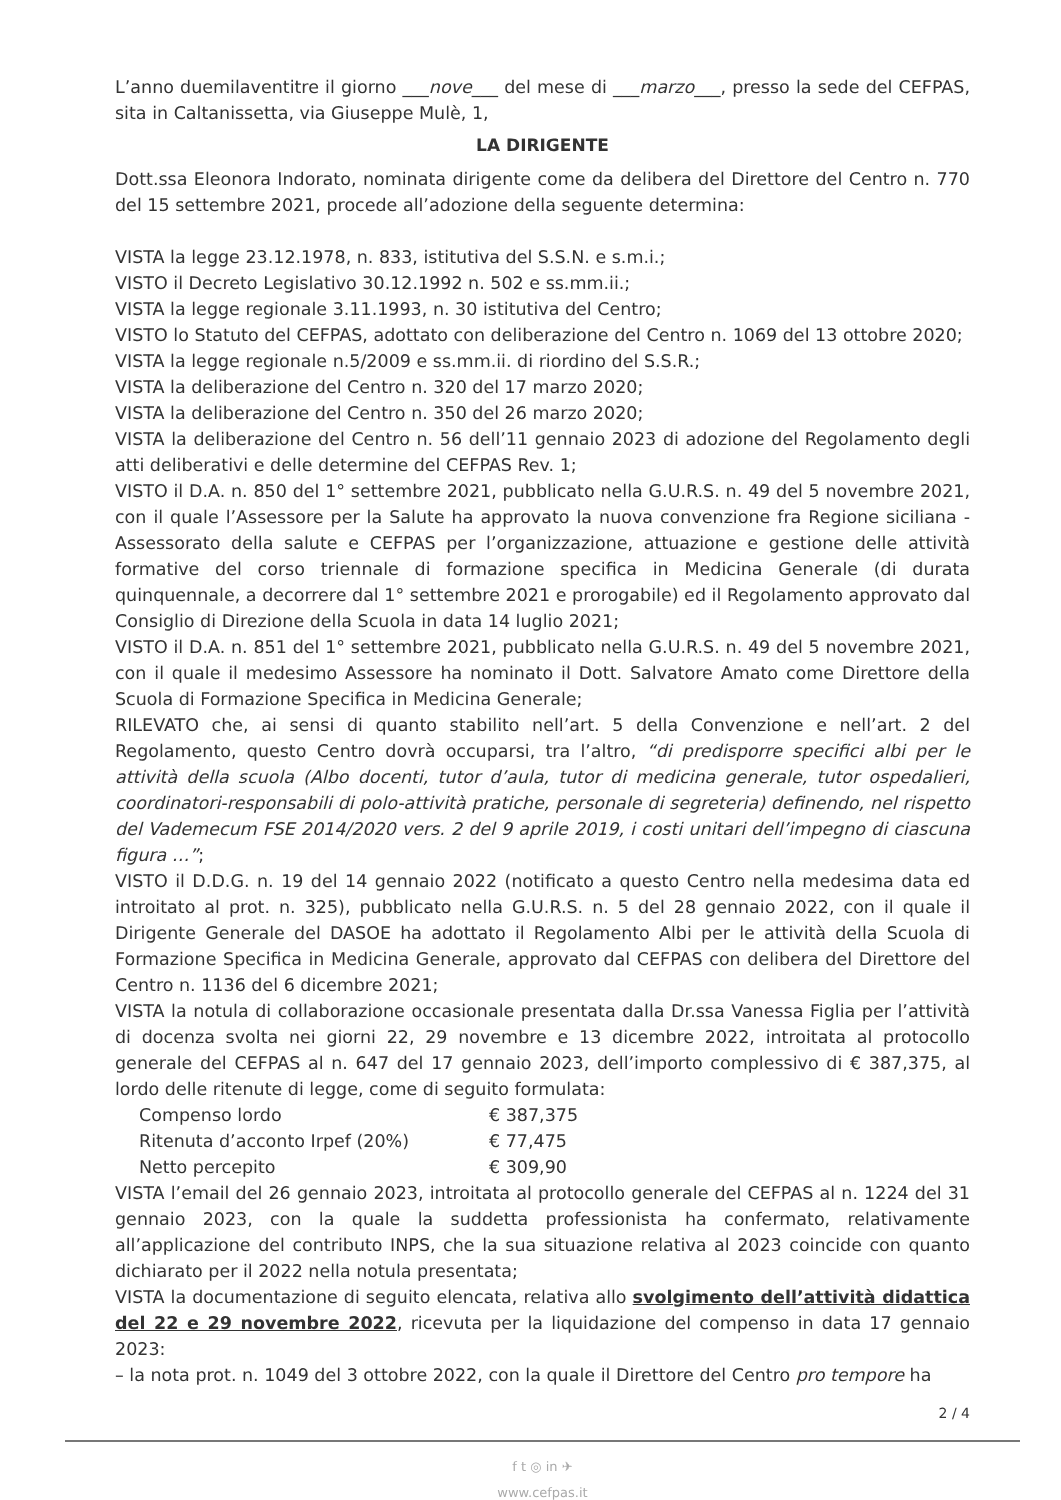L’anno duemilaventitre il giorno ___nove___ del mese di ___marzo___, presso la sede del CEFPAS, sita in Caltanissetta, via Giuseppe Mulè, 1,
LA DIRIGENTE
Dott.ssa Eleonora Indorato, nominata dirigente come da delibera del Direttore del Centro n. 770 del 15 settembre 2021, procede all’adozione della seguente determina:
VISTA la legge 23.12.1978, n. 833, istitutiva del S.S.N. e s.m.i.;
VISTO il Decreto Legislativo 30.12.1992 n. 502 e ss.mm.ii.;
VISTA la legge regionale 3.11.1993, n. 30 istitutiva del Centro;
VISTO lo Statuto del CEFPAS, adottato con deliberazione del Centro n. 1069 del 13 ottobre 2020;
VISTA la legge regionale n.5/2009 e ss.mm.ii. di riordino del S.S.R.;
VISTA la deliberazione del Centro n. 320 del 17 marzo 2020;
VISTA la deliberazione del Centro n. 350 del 26 marzo 2020;
VISTA la deliberazione del Centro n. 56 dell’11 gennaio 2023 di adozione del Regolamento degli atti deliberativi e delle determine del CEFPAS Rev. 1;
VISTO il D.A. n. 850 del 1° settembre 2021, pubblicato nella G.U.R.S. n. 49 del 5 novembre 2021, con il quale l’Assessore per la Salute ha approvato la nuova convenzione fra Regione siciliana - Assessorato della salute e CEFPAS per l’organizzazione, attuazione e gestione delle attività formative del corso triennale di formazione specifica in Medicina Generale (di durata quinquennale, a decorrere dal 1° settembre 2021 e prorogabile) ed il Regolamento approvato dal Consiglio di Direzione della Scuola in data 14 luglio 2021;
VISTO il D.A. n. 851 del 1° settembre 2021, pubblicato nella G.U.R.S. n. 49 del 5 novembre 2021, con il quale il medesimo Assessore ha nominato il Dott. Salvatore Amato come Direttore della Scuola di Formazione Specifica in Medicina Generale;
RILEVATO che, ai sensi di quanto stabilito nell’art. 5 della Convenzione e nell’art. 2 del Regolamento, questo Centro dovrà occuparsi, tra l’altro, “di predisporre specifici albi per le attività della scuola (Albo docenti, tutor d’aula, tutor di medicina generale, tutor ospedalieri, coordinatori-responsabili di polo-attività pratiche, personale di segreteria) definendo, nel rispetto del Vademecum FSE 2014/2020 vers. 2 del 9 aprile 2019, i costi unitari dell’impegno di ciascuna figura …”;
VISTO il D.D.G. n. 19 del 14 gennaio 2022 (notificato a questo Centro nella medesima data ed introitato al prot. n. 325), pubblicato nella G.U.R.S. n. 5 del 28 gennaio 2022, con il quale il Dirigente Generale del DASOE ha adottato il Regolamento Albi per le attività della Scuola di Formazione Specifica in Medicina Generale, approvato dal CEFPAS con delibera del Direttore del Centro n. 1136 del 6 dicembre 2021;
VISTA la notula di collaborazione occasionale presentata dalla Dr.ssa Vanessa Figlia per l’attività di docenza svolta nei giorni 22, 29 novembre e 13 dicembre 2022, introitata al protocollo generale del CEFPAS al n. 647 del 17 gennaio 2023, dell’importo complessivo di € 387,375, al lordo delle ritenute di legge, come di seguito formulata:
| Compenso lordo | € 387,375 |
| Ritenuta d’acconto Irpef (20%) | € 77,475 |
| Netto percepito | € 309,90 |
VISTA l’email del 26 gennaio 2023, introitata al protocollo generale del CEFPAS al n. 1224 del 31 gennaio 2023, con la quale la suddetta professionista ha confermato, relativamente all’applicazione del contributo INPS, che la sua situazione relativa al 2023 coincide con quanto dichiarato per il 2022 nella notula presentata;
VISTA la documentazione di seguito elencata, relativa allo svolgimento dell’attività didattica del 22 e 29 novembre 2022, ricevuta per la liquidazione del compenso in data 17 gennaio 2023:
– la nota prot. n. 1049 del 3 ottobre 2022, con la quale il Direttore del Centro pro tempore ha
2 / 4
f t ◎ in ✈
www.cefpas.it